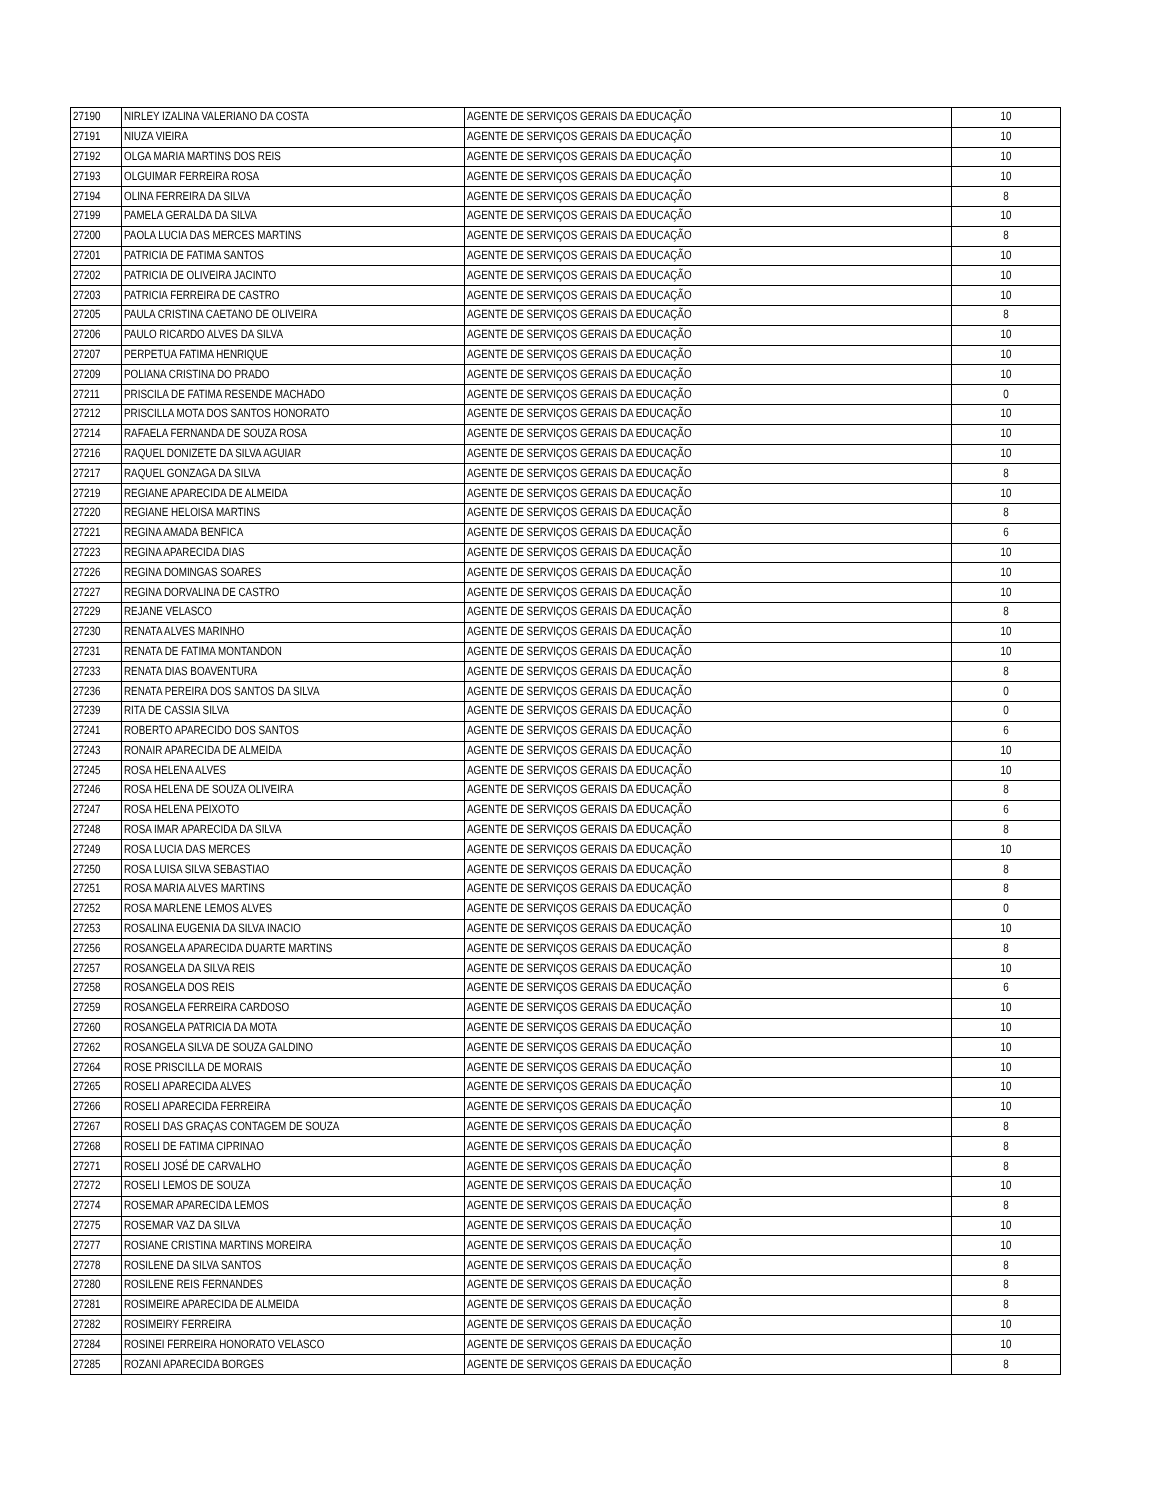| 27190 | NIRLEY IZALINA VALERIANO DA COSTA | AGENTE DE SERVIÇOS GERAIS DA EDUCAÇÃO | 10 |
| 27191 | NIUZA VIEIRA | AGENTE DE SERVIÇOS GERAIS DA EDUCAÇÃO | 10 |
| 27192 | OLGA MARIA MARTINS DOS REIS | AGENTE DE SERVIÇOS GERAIS DA EDUCAÇÃO | 10 |
| 27193 | OLGUIMAR FERREIRA ROSA | AGENTE DE SERVIÇOS GERAIS DA EDUCAÇÃO | 10 |
| 27194 | OLINA FERREIRA DA SILVA | AGENTE DE SERVIÇOS GERAIS DA EDUCAÇÃO | 8 |
| 27199 | PAMELA GERALDA DA SILVA | AGENTE DE SERVIÇOS GERAIS DA EDUCAÇÃO | 10 |
| 27200 | PAOLA LUCIA DAS MERCES MARTINS | AGENTE DE SERVIÇOS GERAIS DA EDUCAÇÃO | 8 |
| 27201 | PATRICIA DE FATIMA SANTOS | AGENTE DE SERVIÇOS GERAIS DA EDUCAÇÃO | 10 |
| 27202 | PATRICIA DE OLIVEIRA JACINTO | AGENTE DE SERVIÇOS GERAIS DA EDUCAÇÃO | 10 |
| 27203 | PATRICIA FERREIRA DE CASTRO | AGENTE DE SERVIÇOS GERAIS DA EDUCAÇÃO | 10 |
| 27205 | PAULA CRISTINA CAETANO DE OLIVEIRA | AGENTE DE SERVIÇOS GERAIS DA EDUCAÇÃO | 8 |
| 27206 | PAULO RICARDO ALVES DA SILVA | AGENTE DE SERVIÇOS GERAIS DA EDUCAÇÃO | 10 |
| 27207 | PERPETUA FATIMA HENRIQUE | AGENTE DE SERVIÇOS GERAIS DA EDUCAÇÃO | 10 |
| 27209 | POLIANA CRISTINA DO PRADO | AGENTE DE SERVIÇOS GERAIS DA EDUCAÇÃO | 10 |
| 27211 | PRISCILA DE FATIMA RESENDE MACHADO | AGENTE DE SERVIÇOS GERAIS DA EDUCAÇÃO | 0 |
| 27212 | PRISCILLA MOTA DOS SANTOS HONORATO | AGENTE DE SERVIÇOS GERAIS DA EDUCAÇÃO | 10 |
| 27214 | RAFAELA FERNANDA DE SOUZA ROSA | AGENTE DE SERVIÇOS GERAIS DA EDUCAÇÃO | 10 |
| 27216 | RAQUEL DONIZETE DA SILVA AGUIAR | AGENTE DE SERVIÇOS GERAIS DA EDUCAÇÃO | 10 |
| 27217 | RAQUEL GONZAGA DA SILVA | AGENTE DE SERVIÇOS GERAIS DA EDUCAÇÃO | 8 |
| 27219 | REGIANE APARECIDA DE ALMEIDA | AGENTE DE SERVIÇOS GERAIS DA EDUCAÇÃO | 10 |
| 27220 | REGIANE HELOISA MARTINS | AGENTE DE SERVIÇOS GERAIS DA EDUCAÇÃO | 8 |
| 27221 | REGINA AMADA BENFICA | AGENTE DE SERVIÇOS GERAIS DA EDUCAÇÃO | 6 |
| 27223 | REGINA APARECIDA DIAS | AGENTE DE SERVIÇOS GERAIS DA EDUCAÇÃO | 10 |
| 27226 | REGINA DOMINGAS SOARES | AGENTE DE SERVIÇOS GERAIS DA EDUCAÇÃO | 10 |
| 27227 | REGINA DORVALINA DE CASTRO | AGENTE DE SERVIÇOS GERAIS DA EDUCAÇÃO | 10 |
| 27229 | REJANE VELASCO | AGENTE DE SERVIÇOS GERAIS DA EDUCAÇÃO | 8 |
| 27230 | RENATA ALVES MARINHO | AGENTE DE SERVIÇOS GERAIS DA EDUCAÇÃO | 10 |
| 27231 | RENATA DE FATIMA MONTANDON | AGENTE DE SERVIÇOS GERAIS DA EDUCAÇÃO | 10 |
| 27233 | RENATA DIAS BOAVENTURA | AGENTE DE SERVIÇOS GERAIS DA EDUCAÇÃO | 8 |
| 27236 | RENATA PEREIRA DOS SANTOS DA SILVA | AGENTE DE SERVIÇOS GERAIS DA EDUCAÇÃO | 0 |
| 27239 | RITA DE CASSIA SILVA | AGENTE DE SERVIÇOS GERAIS DA EDUCAÇÃO | 0 |
| 27241 | ROBERTO APARECIDO DOS SANTOS | AGENTE DE SERVIÇOS GERAIS DA EDUCAÇÃO | 6 |
| 27243 | RONAIR APARECIDA DE ALMEIDA | AGENTE DE SERVIÇOS GERAIS DA EDUCAÇÃO | 10 |
| 27245 | ROSA HELENA ALVES | AGENTE DE SERVIÇOS GERAIS DA EDUCAÇÃO | 10 |
| 27246 | ROSA HELENA DE SOUZA OLIVEIRA | AGENTE DE SERVIÇOS GERAIS DA EDUCAÇÃO | 8 |
| 27247 | ROSA HELENA PEIXOTO | AGENTE DE SERVIÇOS GERAIS DA EDUCAÇÃO | 6 |
| 27248 | ROSA IMAR APARECIDA DA SILVA | AGENTE DE SERVIÇOS GERAIS DA EDUCAÇÃO | 8 |
| 27249 | ROSA LUCIA DAS MERCES | AGENTE DE SERVIÇOS GERAIS DA EDUCAÇÃO | 10 |
| 27250 | ROSA LUISA SILVA SEBASTIAO | AGENTE DE SERVIÇOS GERAIS DA EDUCAÇÃO | 8 |
| 27251 | ROSA MARIA ALVES MARTINS | AGENTE DE SERVIÇOS GERAIS DA EDUCAÇÃO | 8 |
| 27252 | ROSA MARLENE LEMOS ALVES | AGENTE DE SERVIÇOS GERAIS DA EDUCAÇÃO | 0 |
| 27253 | ROSALINA EUGENIA DA SILVA INACIO | AGENTE DE SERVIÇOS GERAIS DA EDUCAÇÃO | 10 |
| 27256 | ROSANGELA APARECIDA DUARTE MARTINS | AGENTE DE SERVIÇOS GERAIS DA EDUCAÇÃO | 8 |
| 27257 | ROSANGELA DA SILVA REIS | AGENTE DE SERVIÇOS GERAIS DA EDUCAÇÃO | 10 |
| 27258 | ROSANGELA DOS REIS | AGENTE DE SERVIÇOS GERAIS DA EDUCAÇÃO | 6 |
| 27259 | ROSANGELA FERREIRA CARDOSO | AGENTE DE SERVIÇOS GERAIS DA EDUCAÇÃO | 10 |
| 27260 | ROSANGELA PATRICIA DA MOTA | AGENTE DE SERVIÇOS GERAIS DA EDUCAÇÃO | 10 |
| 27262 | ROSANGELA SILVA DE SOUZA GALDINO | AGENTE DE SERVIÇOS GERAIS DA EDUCAÇÃO | 10 |
| 27264 | ROSE PRISCILLA DE MORAIS | AGENTE DE SERVIÇOS GERAIS DA EDUCAÇÃO | 10 |
| 27265 | ROSELI APARECIDA ALVES | AGENTE DE SERVIÇOS GERAIS DA EDUCAÇÃO | 10 |
| 27266 | ROSELI APARECIDA FERREIRA | AGENTE DE SERVIÇOS GERAIS DA EDUCAÇÃO | 10 |
| 27267 | ROSELI DAS GRAÇAS CONTAGEM DE SOUZA | AGENTE DE SERVIÇOS GERAIS DA EDUCAÇÃO | 8 |
| 27268 | ROSELI DE FATIMA CIPRINAO | AGENTE DE SERVIÇOS GERAIS DA EDUCAÇÃO | 8 |
| 27271 | ROSELI JOSÉ DE CARVALHO | AGENTE DE SERVIÇOS GERAIS DA EDUCAÇÃO | 8 |
| 27272 | ROSELI LEMOS DE SOUZA | AGENTE DE SERVIÇOS GERAIS DA EDUCAÇÃO | 10 |
| 27274 | ROSEMAR APARECIDA LEMOS | AGENTE DE SERVIÇOS GERAIS DA EDUCAÇÃO | 8 |
| 27275 | ROSEMAR VAZ DA SILVA | AGENTE DE SERVIÇOS GERAIS DA EDUCAÇÃO | 10 |
| 27277 | ROSIANE CRISTINA MARTINS MOREIRA | AGENTE DE SERVIÇOS GERAIS DA EDUCAÇÃO | 10 |
| 27278 | ROSILENE DA SILVA SANTOS | AGENTE DE SERVIÇOS GERAIS DA EDUCAÇÃO | 8 |
| 27280 | ROSILENE REIS FERNANDES | AGENTE DE SERVIÇOS GERAIS DA EDUCAÇÃO | 8 |
| 27281 | ROSIMEIRE APARECIDA DE ALMEIDA | AGENTE DE SERVIÇOS GERAIS DA EDUCAÇÃO | 8 |
| 27282 | ROSIMEIRY FERREIRA | AGENTE DE SERVIÇOS GERAIS DA EDUCAÇÃO | 10 |
| 27284 | ROSINEI FERREIRA HONORATO VELASCO | AGENTE DE SERVIÇOS GERAIS DA EDUCAÇÃO | 10 |
| 27285 | ROZANI APARECIDA BORGES | AGENTE DE SERVIÇOS GERAIS DA EDUCAÇÃO | 8 |